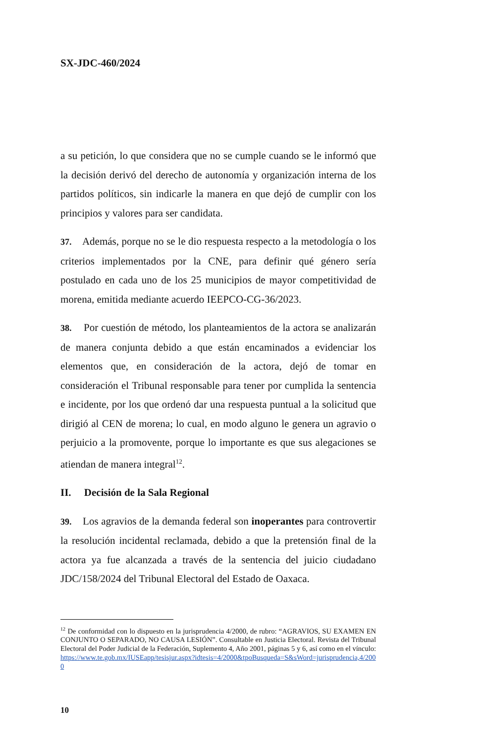SX-JDC-460/2024
a su petición, lo que considera que no se cumple cuando se le informó que la decisión derivó del derecho de autonomía y organización interna de los partidos políticos, sin indicarle la manera en que dejó de cumplir con los principios y valores para ser candidata.
37. Además, porque no se le dio respuesta respecto a la metodología o los criterios implementados por la CNE, para definir qué género sería postulado en cada uno de los 25 municipios de mayor competitividad de morena, emitida mediante acuerdo IEEPCO-CG-36/2023.
38. Por cuestión de método, los planteamientos de la actora se analizarán de manera conjunta debido a que están encaminados a evidenciar los elementos que, en consideración de la actora, dejó de tomar en consideración el Tribunal responsable para tener por cumplida la sentencia e incidente, por los que ordenó dar una respuesta puntual a la solicitud que dirigió al CEN de morena; lo cual, en modo alguno le genera un agravio o perjuicio a la promovente, porque lo importante es que sus alegaciones se atiendan de manera integral<sup>12</sup>.
II. Decisión de la Sala Regional
39. Los agravios de la demanda federal son inoperantes para controvertir la resolución incidental reclamada, debido a que la pretensión final de la actora ya fue alcanzada a través de la sentencia del juicio ciudadano JDC/158/2024 del Tribunal Electoral del Estado de Oaxaca.
<sup>12</sup> De conformidad con lo dispuesto en la jurisprudencia 4/2000, de rubro: “AGRAVIOS, SU EXAMEN EN CONJUNTO O SEPARADO, NO CAUSA LESIÓN”. Consultable en Justicia Electoral. Revista del Tribunal Electoral del Poder Judicial de la Federación, Suplemento 4, Año 2001, páginas 5 y 6, así como en el vínculo: https://www.te.gob.mx/IUSEapp/tesisjur.aspx?idtesis=4/2000&tpoBusqueda=S&sWord=jurisprudencia,4/2000
10